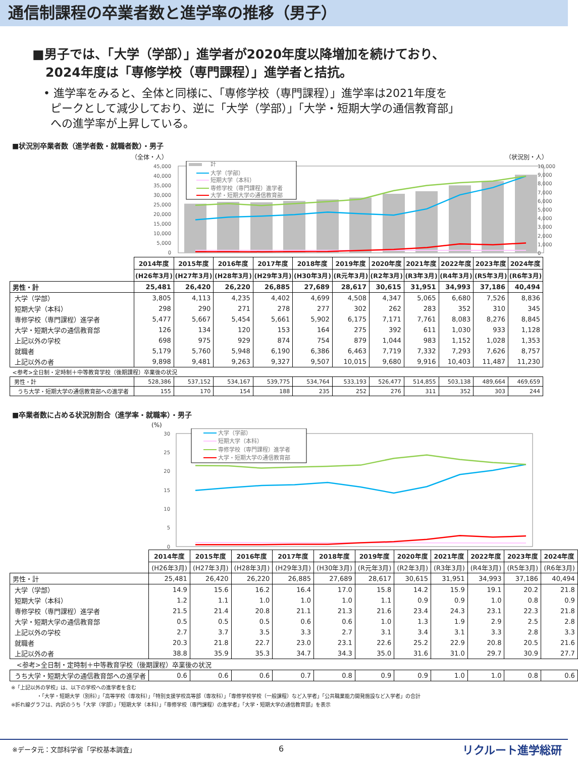通信制課程の卒業者数と進学率の推移（男子）
■男子では、「大学（学部）」進学者が2020年度以降増加を続けており、
2024年度は「専修学校（専門課程）」進学者と拮抗。
• 進学率をみると、全体と同様に、「専修学校（専門課程）」進学率は2021年度を
ピークとして減少しており、逆に「大学（学部）」「大学・短期大学の通信教育部」
への進学率が上昇している。
■状況別卒業者数（進学者数・就職者数）・男子
（全体・人） （状況別・人）
45,000
40,000
35,000
30,000
25,000
20,000
15,000
10,000
5,000
0
10,000
9,000
8,000
7,000
6,000
5,000
4,000
3,000
2,000
1,000
0
計
大学（学部）
短期大学（本科）
専修学校（専門課程）進学者
大学・短期大学の通信教育部
| | 2014年度 | 2015年度 | 2016年度 | 2017年度 | 2018年度 | 2019年度 | 2020年度 | 2021年度 | 2022年度 | 2023年度 | 2024年度 |
| --- | --- | --- | --- | --- | --- | --- | --- | --- | --- | --- | --- |
| | (H26年3月) | (H27年3月) | (H28年3月) | (H29年3月) | (H30年3月) | (R元年3月) | (R2年3月) | (R3年3月) | (R4年3月) | (R5年3月) | (R6年3月) |
| 男性・計 | 25,481 | 26,420 | 26,220 | 26,885 | 27,689 | 28,617 | 30,615 | 31,951 | 34,993 | 37,186 | 40,494 |
| 大学（学部） | 3,805 | 4,113 | 4,235 | 4,402 | 4,699 | 4,508 | 4,347 | 5,065 | 6,680 | 7,526 | 8,836 |
| 短期大学（本科） | 298 | 290 | 271 | 278 | 277 | 302 | 262 | 283 | 352 | 310 | 345 |
| 専修学校（専門課程）進学者 | 5,477 | 5,667 | 5,454 | 5,661 | 5,902 | 6,175 | 7,171 | 7,761 | 8,083 | 8,276 | 8,845 |
| 大学・短期大学の通信教育部 | 126 | 134 | 120 | 153 | 164 | 275 | 392 | 611 | 1,030 | 933 | 1,128 |
| 上記以外の学校 | 698 | 975 | 929 | 874 | 754 | 879 | 1,044 | 983 | 1,152 | 1,028 | 1,353 |
| 就職者 | 5,179 | 5,760 | 5,948 | 6,190 | 6,386 | 6,463 | 7,719 | 7,332 | 7,293 | 7,626 | 8,757 |
| 上記以外の者 | 9,898 | 9,481 | 9,263 | 9,327 | 9,507 | 10,015 | 9,680 | 9,916 | 10,403 | 11,487 | 11,230 |
| <参考>全日制・定時制＋中等教育学校（後期課程）卒業後の状況 | | | | | | | | | | | |
| 男性・計 | 528,386 | 537,152 | 534,167 | 539,775 | 534,764 | 533,193 | 526,477 | 514,855 | 503,138 | 489,664 | 469,659 |
| うち大学・短期大学の通信教育部への進学者 | 155 | 170 | 154 | 188 | 235 | 252 | 276 | 311 | 352 | 303 | 244 |
■卒業者数に占める状況別割合（進学率・就職率）・男子
(%)
30
25
20
15
10
5
0
大学（学部）
短期大学（本科）
専修学校（専門課程）進学者
大学・短期大学の通信教育部
| | 2014年度 | 2015年度 | 2016年度 | 2017年度 | 2018年度 | 2019年度 | 2020年度 | 2021年度 | 2022年度 | 2023年度 | 2024年度 |
| --- | --- | --- | --- | --- | --- | --- | --- | --- | --- | --- | --- |
| | (H26年3月) | (H27年3月) | (H28年3月) | (H29年3月) | (H30年3月) | (R元年3月) | (R2年3月) | (R3年3月) | (R4年3月) | (R5年3月) | (R6年3月) |
| 男性・計 | 25,481 | 26,420 | 26,220 | 26,885 | 27,689 | 28,617 | 30,615 | 31,951 | 34,993 | 37,186 | 40,494 |
| 大学（学部） | 14.9 | 15.6 | 16.2 | 16.4 | 17.0 | 15.8 | 14.2 | 15.9 | 19.1 | 20.2 | 21.8 |
| 短期大学（本科） | 1.2 | 1.1 | 1.0 | 1.0 | 1.0 | 1.1 | 0.9 | 0.9 | 1.0 | 0.8 | 0.9 |
| 専修学校（専門課程）進学者 | 21.5 | 21.4 | 20.8 | 21.1 | 21.3 | 21.6 | 23.4 | 24.3 | 23.1 | 22.3 | 21.8 |
| 大学・短期大学の通信教育部 | 0.5 | 0.5 | 0.5 | 0.6 | 0.6 | 1.0 | 1.3 | 1.9 | 2.9 | 2.5 | 2.8 |
| 上記以外の学校 | 2.7 | 3.7 | 3.5 | 3.3 | 2.7 | 3.1 | 3.4 | 3.1 | 3.3 | 2.8 | 3.3 |
| 就職者 | 20.3 | 21.8 | 22.7 | 23.0 | 23.1 | 22.6 | 25.2 | 22.9 | 20.8 | 20.5 | 21.6 |
| 上記以外の者 | 38.8 | 35.9 | 35.3 | 34.7 | 34.3 | 35.0 | 31.6 | 31.0 | 29.7 | 30.9 | 27.7 |
| <参考>全日制・定時制＋中等教育学校（後期課程）卒業後の状況 | | | | | | | | | | | |
| うち大学・短期大学の通信教育部への進学者 | 0.6 | 0.6 | 0.6 | 0.7 | 0.8 | 0.9 | 0.9 | 1.0 | 1.0 | 0.8 | 0.6 |
※「上記以外の学校」は、以下の学校への進学者を含む
・「大学・短期大学（別科）」「高等学校（専攻科）」「特別支援学校高等部（専攻科）」「専修学校学校（一般課程）など入学者」「公共職業能力開発施設など入学者」の合計
※折れ線グラフは、内訳のうち「大学（学部）」「短期大学（本科）」「専修学校（専門課程）の進学者」「大学・短期大学の通信教育部」を表示
※データ元：文部科学省「学校基本調査」
6 リクルート進学総研